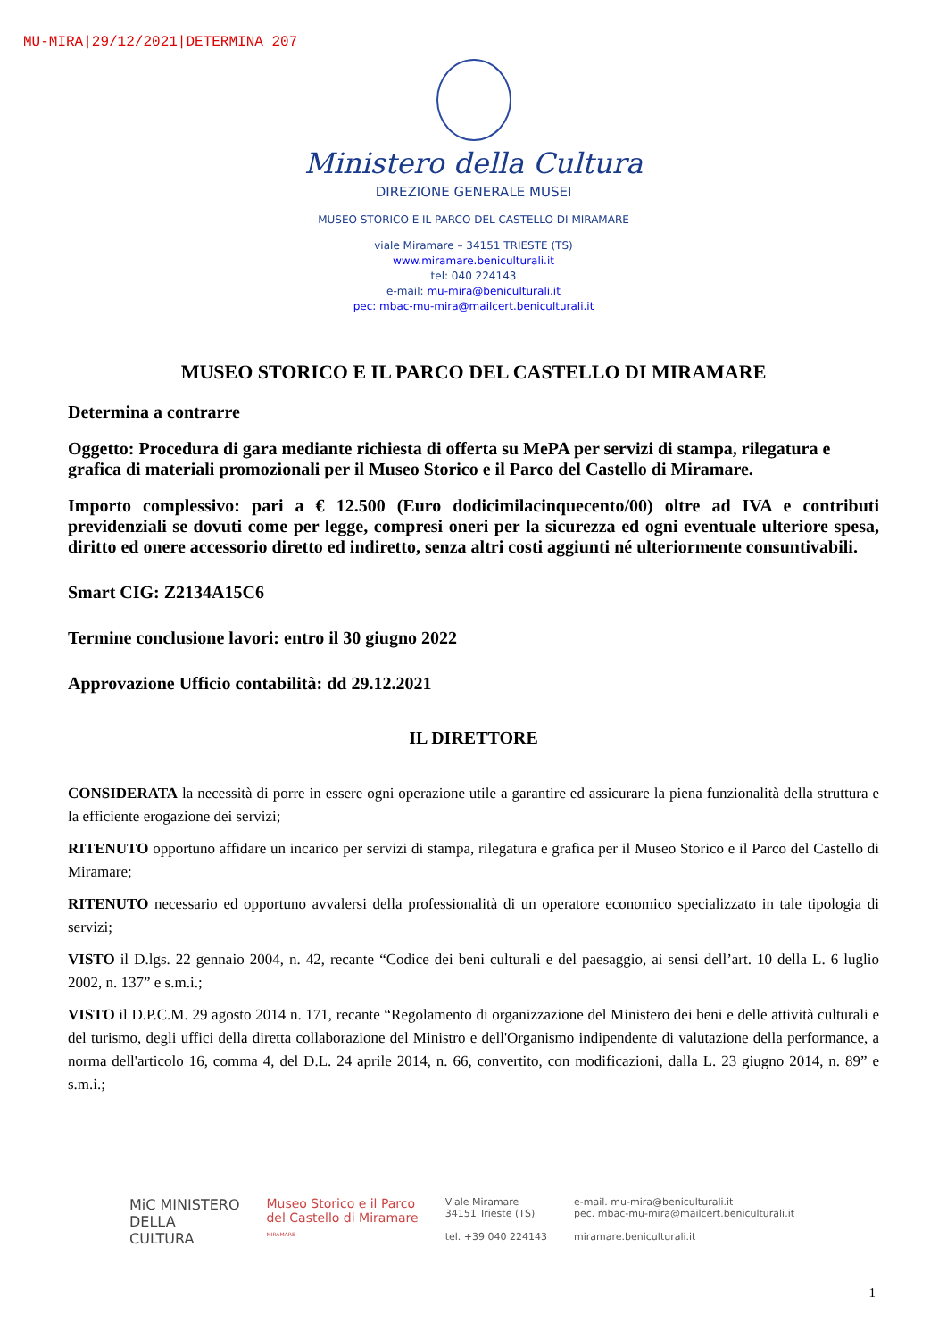MU-MIRA|29/12/2021|DETERMINA 207
Ministero della Cultura
DIREZIONE GENERALE MUSEI
MUSEO STORICO E IL PARCO DEL CASTELLO DI MIRAMARE
viale Miramare – 34151 TRIESTE (TS)
www.miramare.beniculturali.it
tel: 040 224143
e-mail: mu-mira@beniculturali.it
pec: mbac-mu-mira@mailcert.beniculturali.it
MUSEO STORICO E IL PARCO DEL CASTELLO DI MIRAMARE
Determina a contrarre
Oggetto: Procedura di gara mediante richiesta di offerta su MePA per servizi di stampa, rilegatura e grafica di materiali promozionali per il Museo Storico e il Parco del Castello di Miramare.
Importo complessivo: pari a € 12.500 (Euro dodicimilacinquecento/00) oltre ad IVA e contributi previdenziali se dovuti come per legge, compresi oneri per la sicurezza ed ogni eventuale ulteriore spesa, diritto ed onere accessorio diretto ed indiretto, senza altri costi aggiunti né ulteriormente consuntivabili.
Smart CIG: Z2134A15C6
Termine conclusione lavori: entro il 30 giugno 2022
Approvazione Ufficio contabilità: dd 29.12.2021
IL DIRETTORE
CONSIDERATA la necessità di porre in essere ogni operazione utile a garantire ed assicurare la piena funzionalità della struttura e la efficiente erogazione dei servizi;
RITENUTO opportuno affidare un incarico per servizi di stampa, rilegatura e grafica per il Museo Storico e il Parco del Castello di Miramare;
RITENUTO necessario ed opportuno avvalersi della professionalità di un operatore economico specializzato in tale tipologia di servizi;
VISTO il D.lgs. 22 gennaio 2004, n. 42, recante “Codice dei beni culturali e del paesaggio, ai sensi dell’art. 10 della L. 6 luglio 2002, n. 137” e s.m.i.;
VISTO il D.P.C.M. 29 agosto 2014 n. 171, recante “Regolamento di organizzazione del Ministero dei beni e delle attività culturali e del turismo, degli uffici della diretta collaborazione del Ministro e dell'Organismo indipendente di valutazione della performance, a norma dell'articolo 16, comma 4, del D.L. 24 aprile 2014, n. 66, convertito, con modificazioni, dalla L. 23 giugno 2014, n. 89” e s.m.i.;
MiC MINISTERO
DELLA
CULTURA
Museo Storico e il Parco
del Castello di Miramare
MIRAMARE
Viale Miramare
34151 Trieste (TS)
tel. +39 040 224143
e-mail. mu-mira@beniculturali.it
pec. mbac-mu-mira@mailcert.beniculturali.it
miramare.beniculturali.it
1